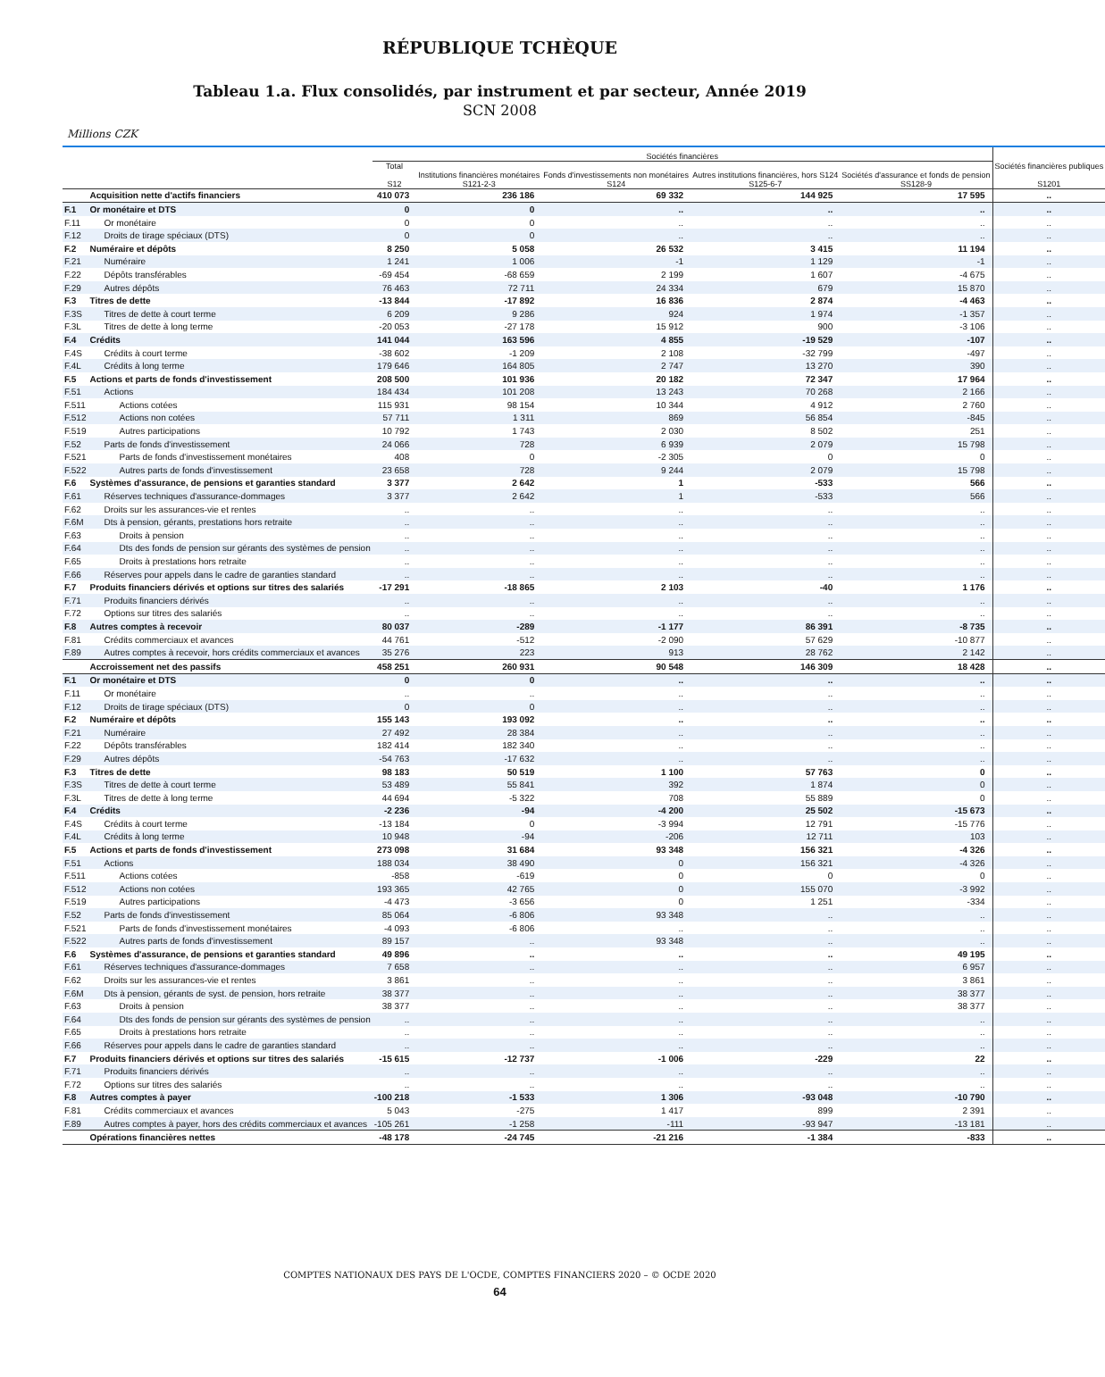RÉPUBLIQUE TCHÈQUE
Tableau 1.a. Flux consolidés, par instrument et par secteur, Année 2019
SCN 2008
Millions CZK
| | | Sociétés financières | | | | | Sociétés financières publiques S1201 |
| --- | --- | --- | --- | --- | --- | --- | --- |
| | | Total S12 | Institutions financières monétaires S121-2-3 | Fonds d'investissements non monétaires S124 | Autres institutions financières, hors S124 S125-6-7 | Sociétés d'assurance et fonds de pension SS128-9 | |
| | Acquisition nette d'actifs financiers | 410 073 | 236 186 | 69 332 | 144 925 | 17 595 | .. |
| F.1 | Or monétaire et DTS | 0 | 0 | .. | .. | .. | .. |
| F.11 | Or monétaire | 0 | 0 | .. | .. | .. | .. |
| F.12 | Droits de tirage spéciaux (DTS) | 0 | 0 | .. | .. | .. | .. |
| F.2 | Numéraire et dépôts | 8 250 | 5 058 | 26 532 | 3 415 | 11 194 | .. |
| F.21 | Numéraire | 1 241 | 1 006 | -1 | 1 129 | -1 | .. |
| F.22 | Dépôts transférables | -69 454 | -68 659 | 2 199 | 1 607 | -4 675 | .. |
| F.29 | Autres dépôts | 76 463 | 72 711 | 24 334 | 679 | 15 870 | .. |
| F.3 | Titres de dette | -13 844 | -17 892 | 16 836 | 2 874 | -4 463 | .. |
| F.3S | Titres de dette à court terme | 6 209 | 9 286 | 924 | 1 974 | -1 357 | .. |
| F.3L | Titres de dette à long terme | -20 053 | -27 178 | 15 912 | 900 | -3 106 | .. |
| F.4 | Crédits | 141 044 | 163 596 | 4 855 | -19 529 | -107 | .. |
| F.4S | Crédits à court terme | -38 602 | -1 209 | 2 108 | -32 799 | -497 | .. |
| F.4L | Crédits à long terme | 179 646 | 164 805 | 2 747 | 13 270 | 390 | .. |
| F.5 | Actions et parts de fonds d'investissement | 208 500 | 101 936 | 20 182 | 72 347 | 17 964 | .. |
| F.51 | Actions | 184 434 | 101 208 | 13 243 | 70 268 | 2 166 | .. |
| F.511 | Actions cotées | 115 931 | 98 154 | 10 344 | 4 912 | 2 760 | .. |
| F.512 | Actions non cotées | 57 711 | 1 311 | 869 | 56 854 | -845 | .. |
| F.519 | Autres participations | 10 792 | 1 743 | 2 030 | 8 502 | 251 | .. |
| F.52 | Parts de fonds d'investissement | 24 066 | 728 | 6 939 | 2 079 | 15 798 | .. |
| F.521 | Parts de fonds d'investissement monétaires | 408 | 0 | -2 305 | 0 | 0 | .. |
| F.522 | Autres parts de fonds d'investissement | 23 658 | 728 | 9 244 | 2 079 | 15 798 | .. |
| F.6 | Systèmes d'assurance, de pensions et garanties standard | 3 377 | 2 642 | 1 | -533 | 566 | .. |
| F.61 | Réserves techniques d'assurance-dommages | 3 377 | 2 642 | 1 | -533 | 566 | .. |
| F.62 | Droits sur les assurances-vie et rentes | .. | .. | .. | .. | .. | .. |
| F.6M | Dts à pension, gérants, prestations hors retraite | .. | .. | .. | .. | .. | .. |
| F.63 | Droits à pension | .. | .. | .. | .. | .. | .. |
| F.64 | Dts des fonds de pension sur gérants des systèmes de pension | .. | .. | .. | .. | .. | .. |
| F.65 | Droits à prestations hors retraite | .. | .. | .. | .. | .. | .. |
| F.66 | Réserves pour appels dans le cadre de garanties standard | .. | .. | .. | .. | .. | .. |
| F.7 | Produits financiers dérivés et options sur titres des salariés | -17 291 | -18 865 | 2 103 | -40 | 1 176 | .. |
| F.71 | Produits financiers dérivés | .. | .. | .. | .. | .. | .. |
| F.72 | Options sur titres des salariés | .. | .. | .. | .. | .. | .. |
| F.8 | Autres comptes à recevoir | 80 037 | -289 | -1 177 | 86 391 | -8 735 | .. |
| F.81 | Crédits commerciaux et avances | 44 761 | -512 | -2 090 | 57 629 | -10 877 | .. |
| F.89 | Autres comptes à recevoir, hors crédits commerciaux et avances | 35 276 | 223 | 913 | 28 762 | 2 142 | .. |
| | Accroissement net des passifs | 458 251 | 260 931 | 90 548 | 146 309 | 18 428 | .. |
| F.1 | Or monétaire et DTS | 0 | 0 | .. | .. | .. | .. |
| F.11 | Or monétaire | .. | .. | .. | .. | .. | .. |
| F.12 | Droits de tirage spéciaux (DTS) | 0 | 0 | .. | .. | .. | .. |
| F.2 | Numéraire et dépôts | 155 143 | 193 092 | .. | .. | .. | .. |
| F.21 | Numéraire | 27 492 | 28 384 | .. | .. | .. | .. |
| F.22 | Dépôts transférables | 182 414 | 182 340 | .. | .. | .. | .. |
| F.29 | Autres dépôts | -54 763 | -17 632 | .. | .. | .. | .. |
| F.3 | Titres de dette | 98 183 | 50 519 | 1 100 | 57 763 | 0 | .. |
| F.3S | Titres de dette à court terme | 53 489 | 55 841 | 392 | 1 874 | 0 | .. |
| F.3L | Titres de dette à long terme | 44 694 | -5 322 | 708 | 55 889 | 0 | .. |
| F.4 | Crédits | -2 236 | -94 | -4 200 | 25 502 | -15 673 | .. |
| F.4S | Crédits à court terme | -13 184 | 0 | -3 994 | 12 791 | -15 776 | .. |
| F.4L | Crédits à long terme | 10 948 | -94 | -206 | 12 711 | 103 | .. |
| F.5 | Actions et parts de fonds d'investissement | 273 098 | 31 684 | 93 348 | 156 321 | -4 326 | .. |
| F.51 | Actions | 188 034 | 38 490 | 0 | 156 321 | -4 326 | .. |
| F.511 | Actions cotées | -858 | -619 | 0 | 0 | 0 | .. |
| F.512 | Actions non cotées | 193 365 | 42 765 | 0 | 155 070 | -3 992 | .. |
| F.519 | Autres participations | -4 473 | -3 656 | 0 | 1 251 | -334 | .. |
| F.52 | Parts de fonds d'investissement | 85 064 | -6 806 | 93 348 | .. | .. | .. |
| F.521 | Parts de fonds d'investissement monétaires | -4 093 | -6 806 | .. | .. | .. | .. |
| F.522 | Autres parts de fonds d'investissement | 89 157 | .. | 93 348 | .. | .. | .. |
| F.6 | Systèmes d'assurance, de pensions et garanties standard | 49 896 | .. | .. | .. | 49 195 | .. |
| F.61 | Réserves techniques d'assurance-dommages | 7 658 | .. | .. | .. | 6 957 | .. |
| F.62 | Droits sur les assurances-vie et rentes | 3 861 | .. | .. | .. | 3 861 | .. |
| F.6M | Dts à pension, gérants de syst. de pension, hors retraite | 38 377 | .. | .. | .. | 38 377 | .. |
| F.63 | Droits à pension | 38 377 | .. | .. | .. | 38 377 | .. |
| F.64 | Dts des fonds de pension sur gérants des systèmes de pension | .. | .. | .. | .. | .. | .. |
| F.65 | Droits à prestations hors retraite | .. | .. | .. | .. | .. | .. |
| F.66 | Réserves pour appels dans le cadre de garanties standard | .. | .. | .. | .. | .. | .. |
| F.7 | Produits financiers dérivés et options sur titres des salariés | -15 615 | -12 737 | -1 006 | -229 | 22 | .. |
| F.71 | Produits financiers dérivés | .. | .. | .. | .. | .. | .. |
| F.72 | Options sur titres des salariés | .. | .. | .. | .. | .. | .. |
| F.8 | Autres comptes à payer | -100 218 | -1 533 | 1 306 | -93 048 | -10 790 | .. |
| F.81 | Crédits commerciaux et avances | 5 043 | -275 | 1 417 | 899 | 2 391 | .. |
| F.89 | Autres comptes à payer, hors des crédits commerciaux et avances | -105 261 | -1 258 | -111 | -93 947 | -13 181 | .. |
| | Opérations financières nettes | -48 178 | -24 745 | -21 216 | -1 384 | -833 | .. |
COMPTES NATIONAUX DES PAYS DE L'OCDE, COMPTES FINANCIERS 2020 – © OCDE 2020
64